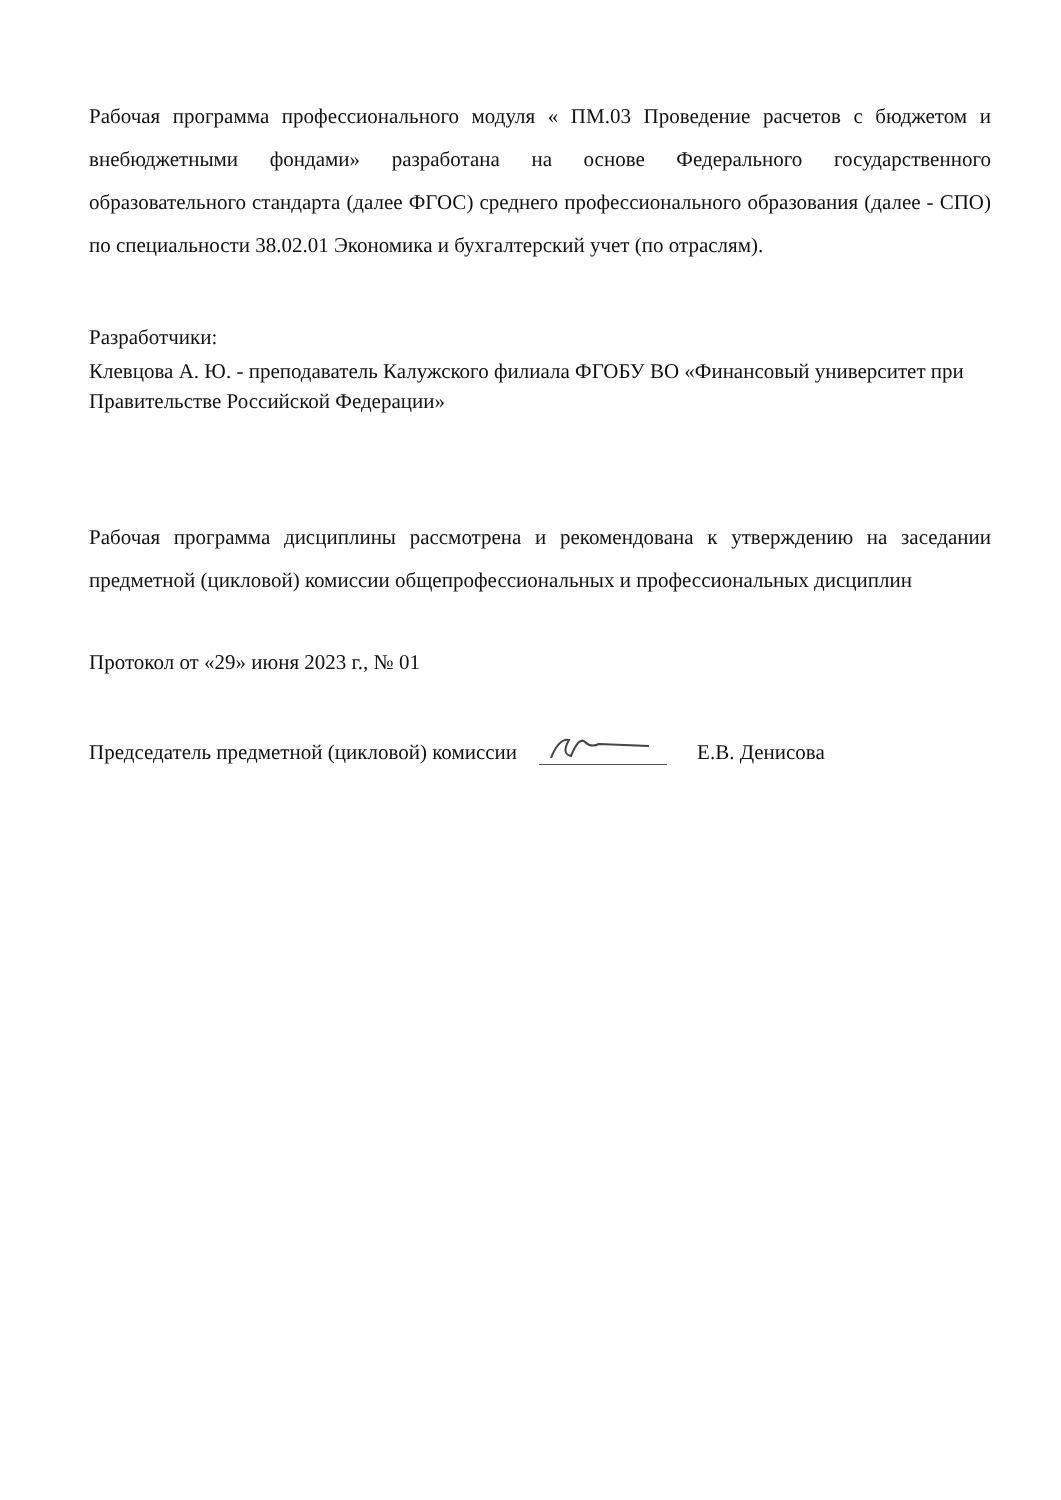Рабочая программа профессионального модуля « ПМ.03 Проведение расчетов с бюджетом и внебюджетными фондами» разработана на основе Федерального государственного образовательного стандарта (далее ФГОС) среднего профессионального образования (далее - СПО) по специальности 38.02.01 Экономика и бухгалтерский учет (по отраслям).
Разработчики:
Клевцова А. Ю. - преподаватель Калужского филиала ФГОБУ ВО «Финансовый университет при Правительстве Российской Федерации»
Рабочая программа дисциплины рассмотрена и рекомендована к утверждению на заседании предметной (цикловой) комиссии общепрофессиональных и профессиональных дисциплин
Протокол от «29» июня 2023 г., № 01
Председатель предметной (цикловой) комиссии Е.В. Денисова